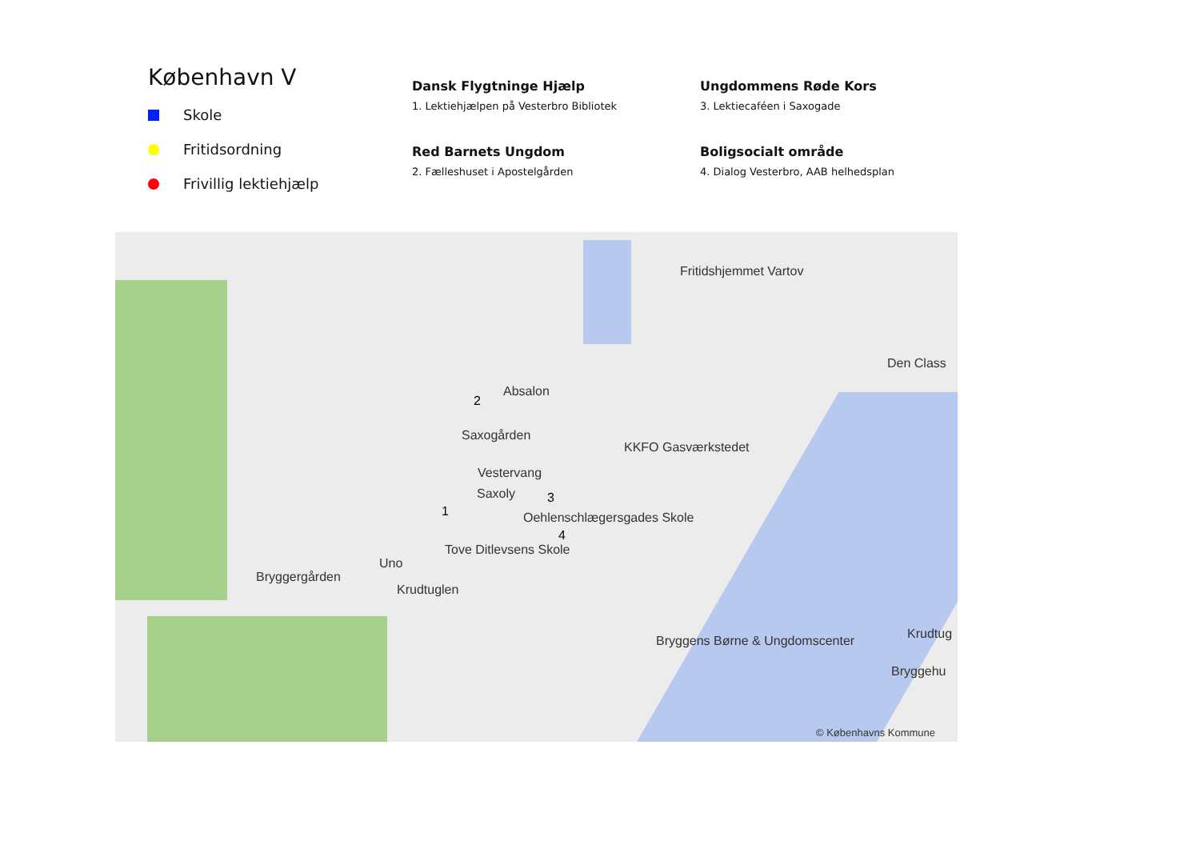København V
Skole
Fritidsordning
Frivillig lektiehjælp
Dansk Flygtninge Hjælp
1. Lektiehjælpen på Vesterbro Bibliotek
Red Barnets Ungdom
2. Fælleshuset i Apostelgården
Ungdommens Røde Kors
3. Lektiecaféen i Saxogade
Boligsocialt område
4. Dialog Vesterbro, AAB helhedsplan
Fritidshjemmet Vartov
Den Class
Absalon
Saxogården
KKFO Gasværkstedet
Vestervang
Saxoly
Oehlenschlægersgades Skole
Tove Ditlevsens Skole
Uno
Bryggergården
Krudtuglen
Bryggens Børne & Ungdomscenter Krudtug
Bryggehu
2
1
3
4
© Københavns Kommune